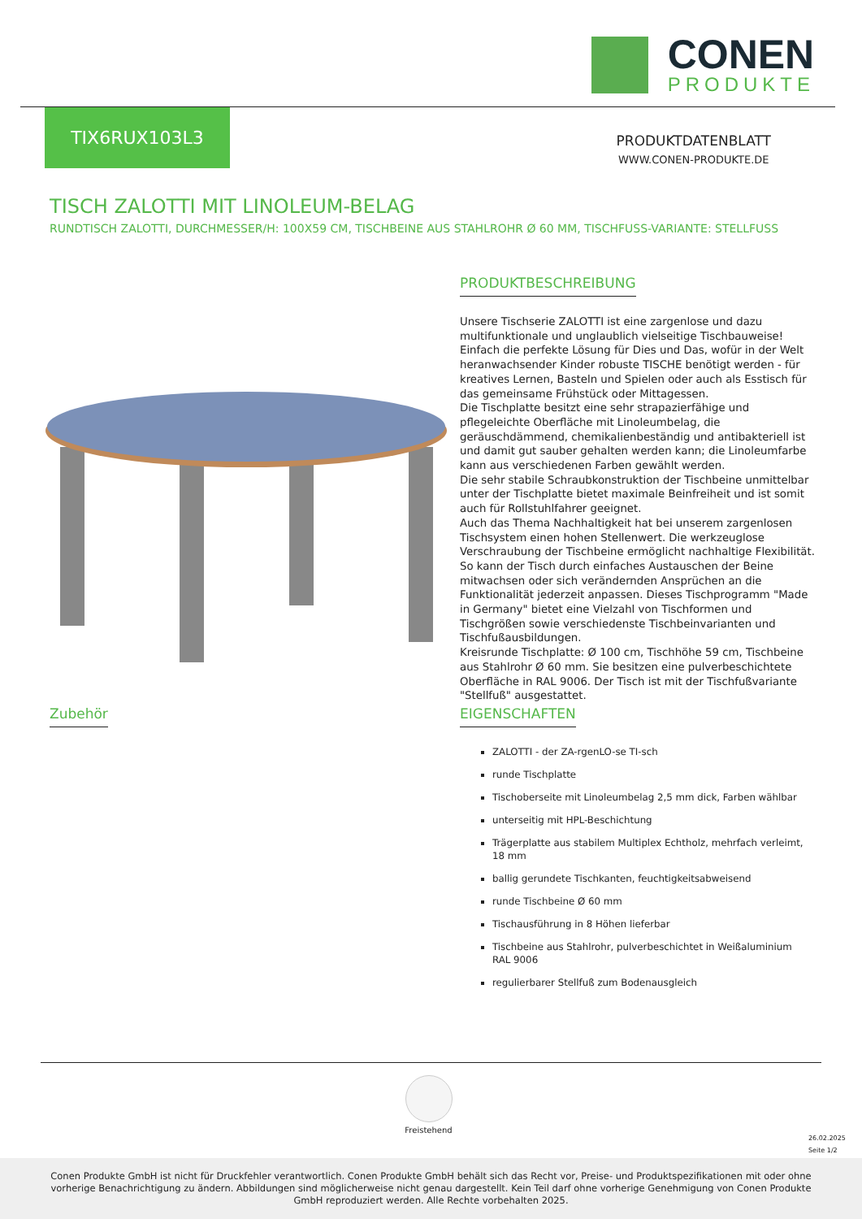CONEN
PRODUKTE
TIX6RUX103L3
PRODUKTDATENBLATT
WWW.CONEN-PRODUKTE.DE
TISCH ZALOTTI MIT LINOLEUM-BELAG
RUNDTISCH ZALOTTI, DURCHMESSER/H: 100X59 CM, TISCHBEINE AUS STAHLROHR Ø 60 MM, TISCHFUSS-VARIANTE: STELLFUSS
PRODUKTBESCHREIBUNG
Unsere Tischserie ZALOTTI ist eine zargenlose und dazu multifunktionale und unglaublich vielseitige Tischbauweise! Einfach die perfekte Lösung für Dies und Das, wofür in der Welt heranwachsender Kinder robuste TISCHE benötigt werden - für kreatives Lernen, Basteln und Spielen oder auch als Esstisch für das gemeinsame Frühstück oder Mittagessen.
Die Tischplatte besitzt eine sehr strapazierfähige und pflegeleichte Oberfläche mit Linoleumbelag, die geräuschdämmend, chemikalienbeständig und antibakteriell ist und damit gut sauber gehalten werden kann; die Linoleumfarbe kann aus verschiedenen Farben gewählt werden.
Die sehr stabile Schraubkonstruktion der Tischbeine unmittelbar unter der Tischplatte bietet maximale Beinfreiheit und ist somit auch für Rollstuhlfahrer geeignet.
Auch das Thema Nachhaltigkeit hat bei unserem zargenlosen Tischsystem einen hohen Stellenwert. Die werkzeuglose Verschraubung der Tischbeine ermöglicht nachhaltige Flexibilität. So kann der Tisch durch einfaches Austauschen der Beine mitwachsen oder sich verändernden Ansprüchen an die Funktionalität jederzeit anpassen. Dieses Tischprogramm "Made in Germany" bietet eine Vielzahl von Tischformen und Tischgrößen sowie verschiedenste Tischbeinvarianten und Tischfußausbildungen.
Kreisrunde Tischplatte: Ø 100 cm, Tischhöhe 59 cm, Tischbeine aus Stahlrohr Ø 60 mm. Sie besitzen eine pulverbeschichtete Oberfläche in RAL 9006. Der Tisch ist mit der Tischfußvariante "Stellfuß" ausgestattet.
Zubehör
EIGENSCHAFTEN
ZALOTTI - der ZA-rgenLO-se TI-sch
runde Tischplatte
Tischoberseite mit Linoleumbelag 2,5 mm dick, Farben wählbar
unterseitig mit HPL-Beschichtung
Trägerplatte aus stabilem Multiplex Echtholz, mehrfach verleimt, 18 mm
ballig gerundete Tischkanten, feuchtigkeitsabweisend
runde Tischbeine Ø 60 mm
Tischausführung in 8 Höhen lieferbar
Tischbeine aus Stahlrohr, pulverbeschichtet in Weißaluminium RAL 9006
regulierbarer Stellfuß zum Bodenausgleich
Freistehend
26.02.2025
Seite 1/2
Conen Produkte GmbH ist nicht für Druckfehler verantwortlich. Conen Produkte GmbH behält sich das Recht vor, Preise- und Produktspezifikationen mit oder ohne vorherige Benachrichtigung zu ändern. Abbildungen sind möglicherweise nicht genau dargestellt. Kein Teil darf ohne vorherige Genehmigung von Conen Produkte GmbH reproduziert werden. Alle Rechte vorbehalten 2025.